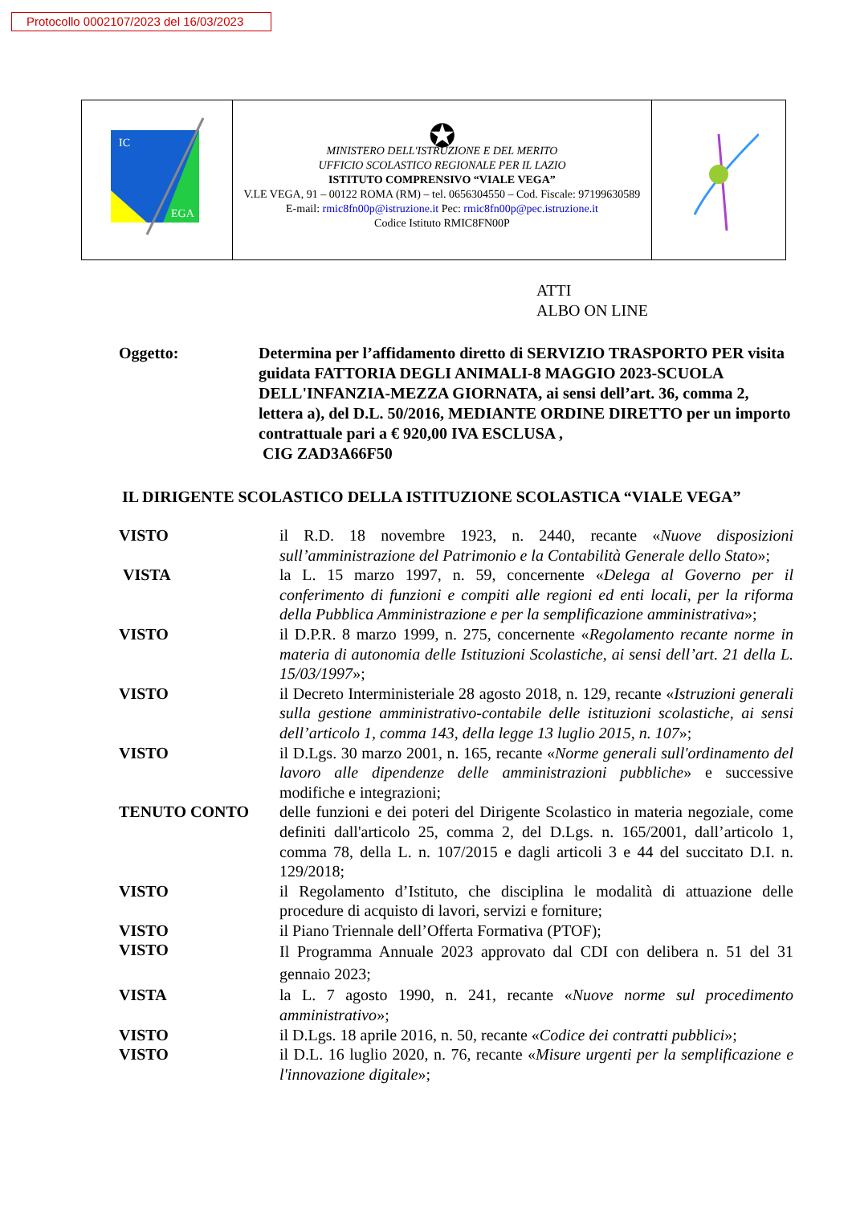Protocollo 0002107/2023 del 16/03/2023
| IC EGA | ✪ MINISTERO DELL'ISTRUZIONE E DEL MERITO UFFICIO SCOLASTICO REGIONALE PER IL LAZIO ISTITUTO COMPRENSIVO “VIALE VEGA” V.LE VEGA, 91 – 00122 ROMA (RM) – tel. 0656304550 – Cod. Fiscale: 97199630589 E-mail: rmic8fn00p@istruzione.it Pec: rmic8fn00p@pec.istruzione.it Codice Istituto RMIC8FN00P | |
ATTI
ALBO ON LINE
Oggetto: Determina per l’affidamento diretto di SERVIZIO TRASPORTO PER visita guidata FATTORIA DEGLI ANIMALI-8 MAGGIO 2023-SCUOLA DELL'INFANZIA-MEZZA GIORNATA, ai sensi dell’art. 36, comma 2, lettera a), del D.L. 50/2016, MEDIANTE ORDINE DIRETTO per un importo contrattuale pari a € 920,00 IVA ESCLUSA ,
CIG ZAD3A66F50
IL DIRIGENTE SCOLASTICO DELLA ISTITUZIONE SCOLASTICA “VIALE VEGA”
| VISTO | il R.D. 18 novembre 1923, n. 2440, recante « Nuove disposizioni sull’amministrazione del Patrimonio e la Contabilità Generale dello Stato »; |
| VISTA | la L. 15 marzo 1997, n. 59, concernente « Delega al Governo per il conferimento di funzioni e compiti alle regioni ed enti locali, per la riforma della Pubblica Amministrazione e per la semplificazione amministrativa »; |
| VISTO | il D.P.R. 8 marzo 1999, n. 275, concernente « Regolamento recante norme in materia di autonomia delle Istituzioni Scolastiche, ai sensi dell’art. 21 della L. 15/03/1997 »; |
| VISTO | il Decreto Interministeriale 28 agosto 2018, n. 129, recante « Istruzioni generali sulla gestione amministrativo-contabile delle istituzioni scolastiche, ai sensi dell’articolo 1, comma 143, della legge 13 luglio 2015, n. 107 »; |
| VISTO | il D.Lgs. 30 marzo 2001, n. 165, recante « Norme generali sull'ordinamento del lavoro alle dipendenze delle amministrazioni pubbliche » e successive modifiche e integrazioni; |
| TENUTO CONTO | delle funzioni e dei poteri del Dirigente Scolastico in materia negoziale, come definiti dall'articolo 25, comma 2, del D.Lgs. n. 165/2001, dall’articolo 1, comma 78, della L. n. 107/2015 e dagli articoli 3 e 44 del succitato D.I. n. 129/2018; |
| VISTO | il Regolamento d’Istituto, che disciplina le modalità di attuazione delle procedure di acquisto di lavori, servizi e forniture; |
| VISTO | il Piano Triennale dell’Offerta Formativa (PTOF); |
| VISTO | Il Programma Annuale 2023 approvato dal CDI con delibera n. 51 del 31 gennaio 2023; |
| VISTA | la L. 7 agosto 1990, n. 241, recante « Nuove norme sul procedimento amministrativo »; |
| VISTO | il D.Lgs. 18 aprile 2016, n. 50, recante « Codice dei contratti pubblici »; |
| VISTO | il D.L. 16 luglio 2020, n. 76, recante « Misure urgenti per la semplificazione e l'innovazione digitale »; |